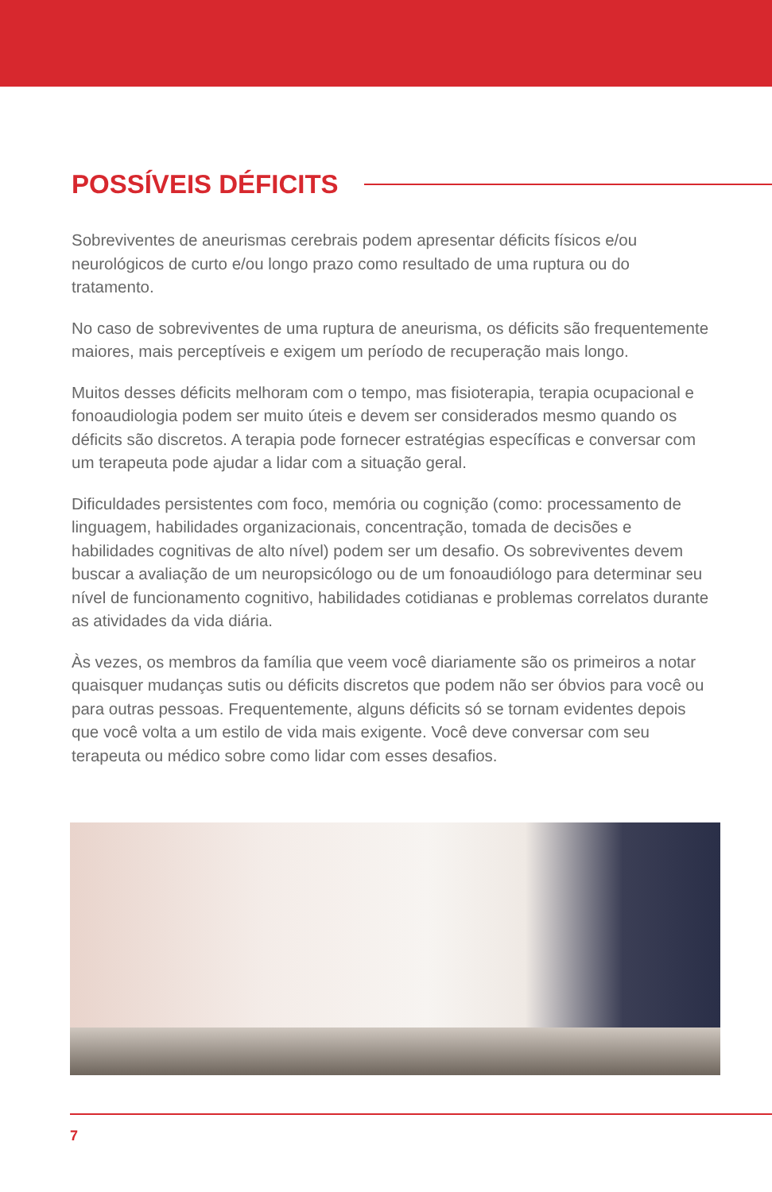POSSÍVEIS DÉFICITS
Sobreviventes de aneurismas cerebrais podem apresentar déficits físicos e/ou neurológicos de curto e/ou longo prazo como resultado de uma ruptura ou do tratamento.
No caso de sobreviventes de uma ruptura de aneurisma, os déficits são frequentemente maiores, mais perceptíveis e exigem um período de recuperação mais longo.
Muitos desses déficits melhoram com o tempo, mas fisioterapia, terapia ocupacional e fonoaudiologia podem ser muito úteis e devem ser considerados mesmo quando os déficits são discretos. A terapia pode fornecer estratégias específicas e conversar com um terapeuta pode ajudar a lidar com a situação geral.
Dificuldades persistentes com foco, memória ou cognição (como: processamento de linguagem, habilidades organizacionais, concentração, tomada de decisões e habilidades cognitivas de alto nível) podem ser um desafio. Os sobreviventes devem buscar a avaliação de um neuropsicólogo ou de um fonoaudiólogo para determinar seu nível de funcionamento cognitivo, habilidades cotidianas e problemas correlatos durante as atividades da vida diária.
Às vezes, os membros da família que veem você diariamente são os primeiros a notar quaisquer mudanças sutis ou déficits discretos que podem não ser óbvios para você ou para outras pessoas. Frequentemente, alguns déficits só se tornam evidentes depois que você volta a um estilo de vida mais exigente. Você deve conversar com seu terapeuta ou médico sobre como lidar com esses desafios.
7